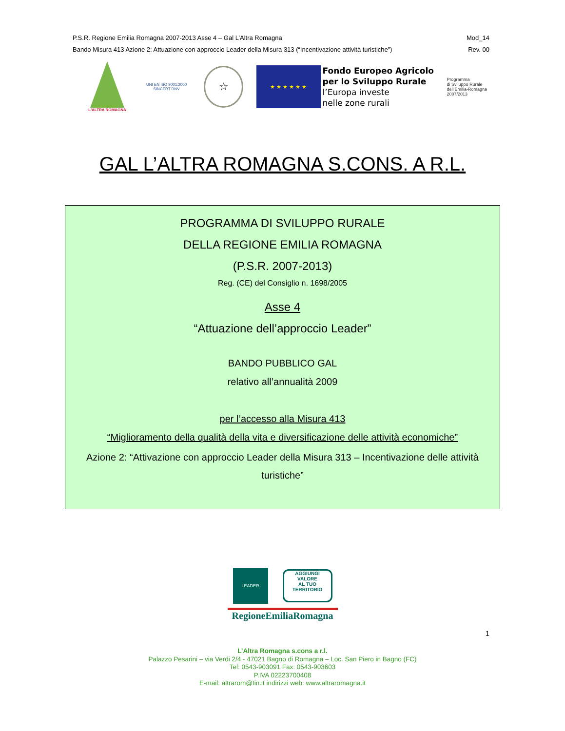P.S.R. Regione Emilia Romagna 2007-2013 Asse 4 – Gal L’Altra Romagna
Bando Misura 413 Azione 2: Attuazione con approccio Leader della Misura 313 (“Incentivazione attività turistiche”)
Mod_14
Rev. 00
L'ALTRA ROMAGNA
UNI EN ISO 9001:2000
SINCERT DNV
☆
★ ★ ★ ★ ★ ★
Fondo Europeo Agricolo
per lo Sviluppo Rurale
l’Europa investe
nelle zone rurali
Programma
di Sviluppo Rurale
dell’Emilia-Romagna
2007/2013
GAL L’ALTRA ROMAGNA S.CONS. A R.L.
PROGRAMMA DI SVILUPPO RURALE
DELLA REGIONE EMILIA ROMAGNA
(P.S.R. 2007-2013)
Reg. (CE) del Consiglio n. 1698/2005
Asse 4
“Attuazione dell’approccio Leader”
BANDO PUBBLICO GAL
relativo all’annualità 2009
per l’accesso alla Misura 413
“Miglioramento della qualità della vita e diversificazione delle attività economiche”
Azione 2: “Attivazione con approccio Leader della Misura 313 – Incentivazione delle attività turistiche”
LEADER
AGGIUNGI
VALORE
AL TUO TERRITORIO
RegioneEmiliaRomagna
1
L’Altra Romagna s.cons a r.l.
Palazzo Pesarini – via Verdi 2/4 - 47021 Bagno di Romagna – Loc. San Piero in Bagno (FC)
Tel: 0543-903091 Fax: 0543-903603
P.IVA 02223700408
E-mail: altrarom@tin.it indirizzi web: www.altraromagna.it